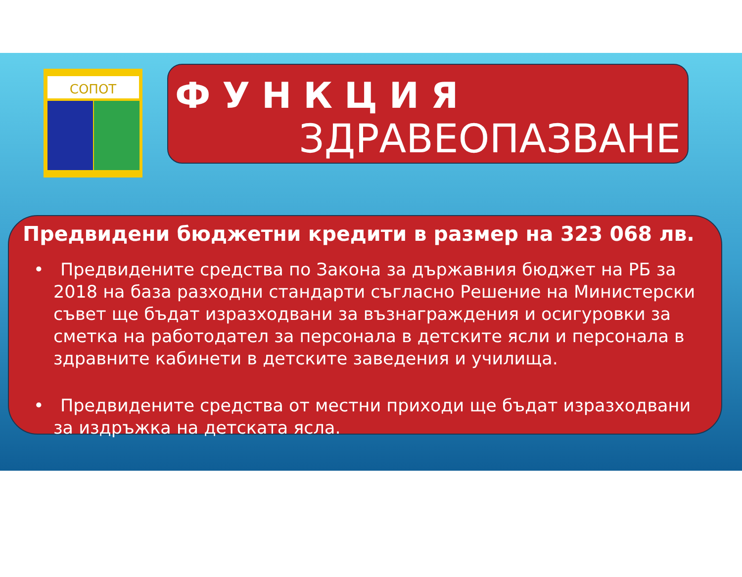СОПОТ
ФУНКЦИЯ
ЗДРАВЕОПАЗВАНЕ
Предвидени бюджетни кредити в размер на 323 068 лв.
• Предвидените средства по Закона за държавния бюджет на РБ за 2018 на база разходни стандарти съгласно Решение на Министерски съвет ще бъдат изразходвани за възнаграждения и осигуровки за сметка на работодател за персонала в детските ясли и персонала в здравните кабинети в детските заведения и училища.
• Предвидените средства от местни приходи ще бъдат изразходвани за издръжка на детската ясла.